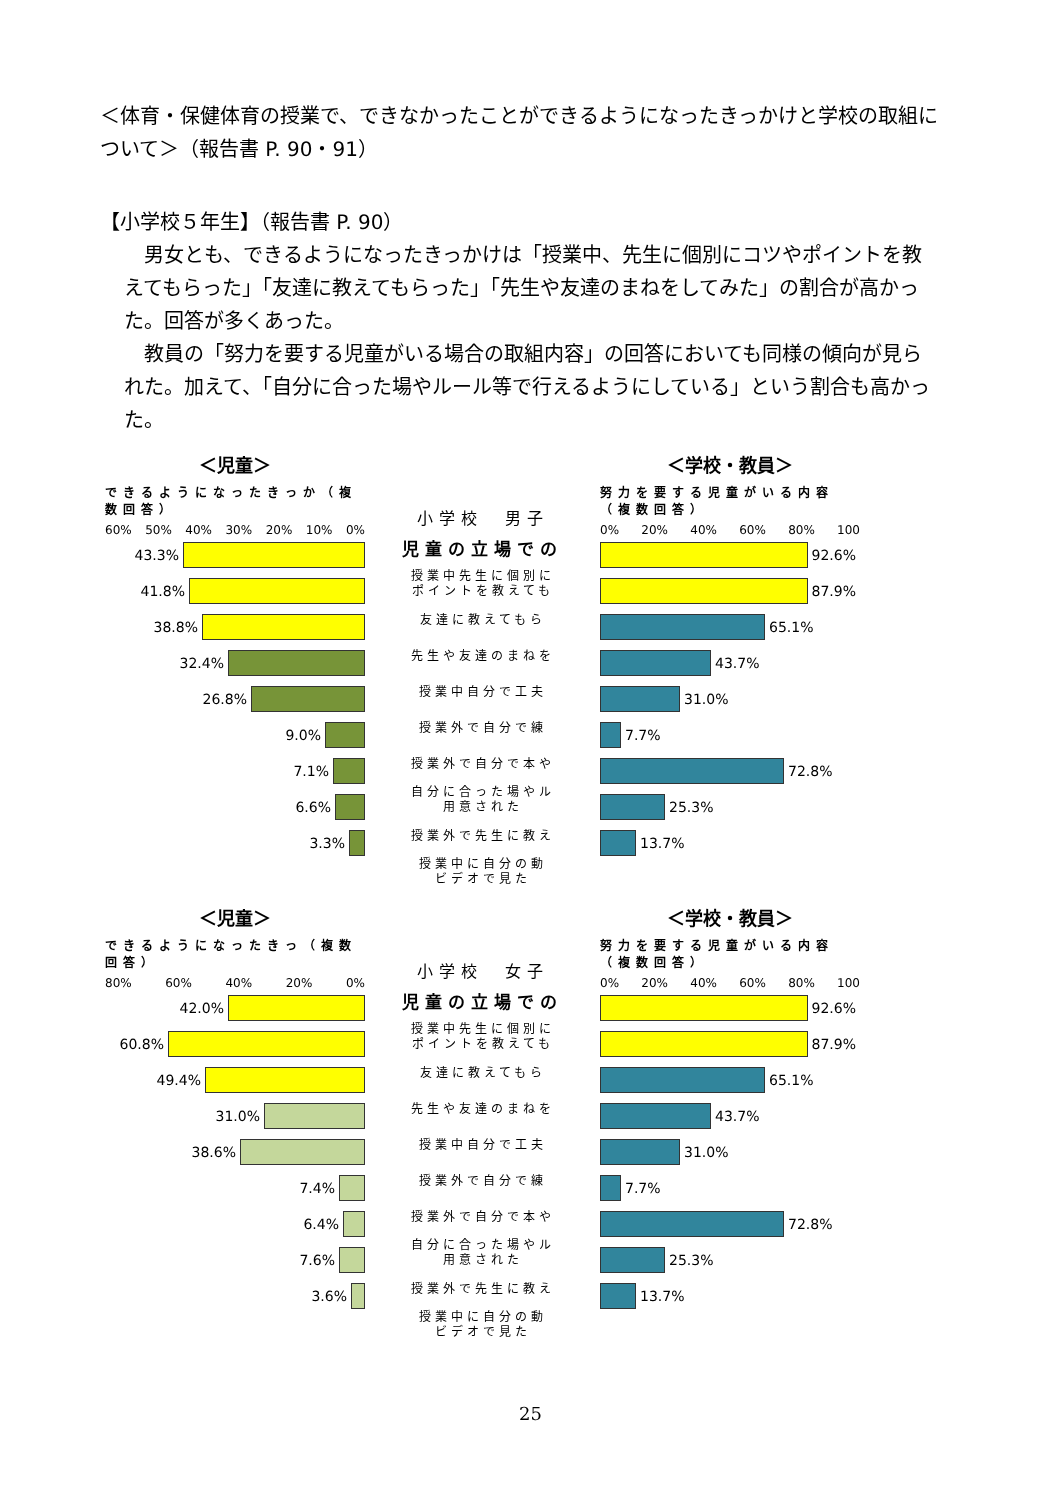＜体育・保健体育の授業で、できなかったことができるようになったきっかけと学校の取組について＞（報告書 P. 90・91）
【小学校５年生】（報告書 P. 90）
男女とも、できるようになったきっかけは「授業中、先生に個別にコツやポイントを教えてもらった」「友達に教えてもらった」「先生や友達のまねをしてみた」の割合が高かった。回答が多くあった。
教員の「努力を要する児童がいる場合の取組内容」の回答においても同様の傾向が見られた。加えて、「自分に合った場やルール等で行えるようにしている」という割合も高かった。
＜児童＞
できるようになったきっか（複数回答）
60% 50% 40% 30% 20% 10% 0%
43.3%
41.8%
38.8%
32.4%
26.8%
9.0%
7.1%
6.6%
3.3%
小学校　男子
児童の立場での
授業中先生に個別に
ポイントを教えても
友達に教えてもら
先生や友達のまねを
授業中自分で工夫
授業外で自分で練
授業外で自分で本や
自分に合った場やル
用意された
授業外で先生に教え
授業中に自分の動
ビデオで見た
＜学校・教員＞
努力を要する児童がいる内容（複数回答）
0% 20% 40% 60% 80% 100
92.6%
87.9%
65.1%
43.7%
31.0%
7.7%
72.8%
25.3%
13.7%
＜児童＞
できるようになったきっ（複数回答）
80% 60% 40% 20% 0%
42.0%
60.8%
49.4%
31.0%
38.6%
7.4%
6.4%
7.6%
3.6%
小学校　女子
児童の立場での
授業中先生に個別に
ポイントを教えても
友達に教えてもら
先生や友達のまねを
授業中自分で工夫
授業外で自分で練
授業外で自分で本や
自分に合った場やル
用意された
授業外で先生に教え
授業中に自分の動
ビデオで見た
＜学校・教員＞
努力を要する児童がいる内容（複数回答）
0% 20% 40% 60% 80% 100
92.6%
87.9%
65.1%
43.7%
31.0%
7.7%
72.8%
25.3%
13.7%
25